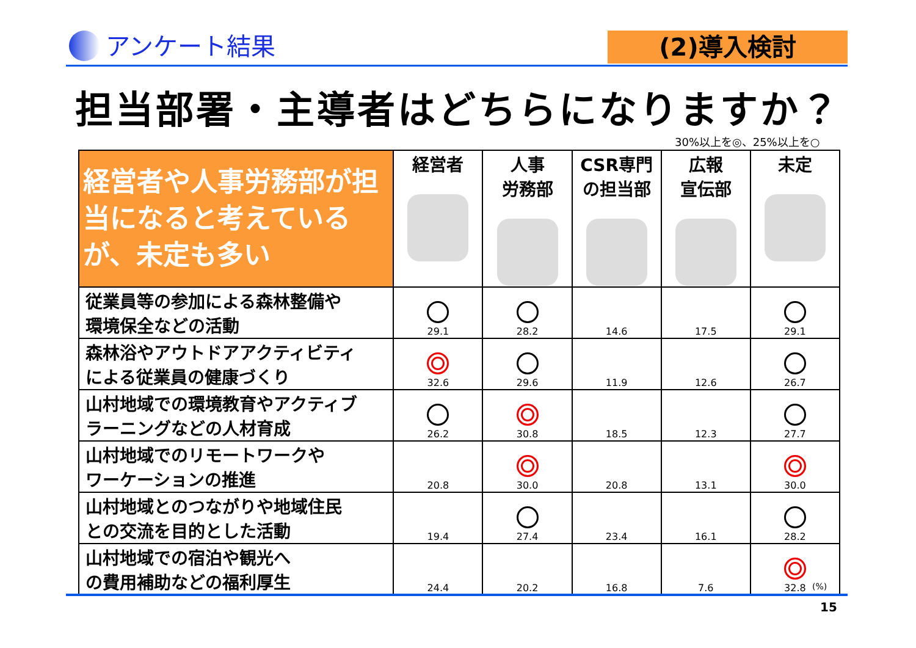アンケート結果
(2)導入検討
担当部署・主導者はどちらになりますか？
30%以上を◎、25%以上を○
| 経営者や人事労務部が担当になると考えているが、未定も多い | 経営者 | 人事 労務部 | CSR専門 の担当部 | 広報 宣伝部 | 未定 |
| --- | --- | --- | --- | --- | --- |
| 従業員等の参加による森林整備や 環境保全などの活動 | 29.1 | 28.2 | 14.6 | 17.5 | 29.1 |
| 森林浴やアウトドアアクティビティ による従業員の健康づくり | 32.6 | 29.6 | 11.9 | 12.6 | 26.7 |
| 山村地域での環境教育やアクティブ ラーニングなどの人材育成 | 26.2 | 30.8 | 18.5 | 12.3 | 27.7 |
| 山村地域でのリモートワークや ワーケーションの推進 | 20.8 | 30.0 | 20.8 | 13.1 | 30.0 |
| 山村地域とのつながりや地域住民 との交流を目的とした活動 | 19.4 | 27.4 | 23.4 | 16.1 | 28.2 |
| 山村地域での宿泊や観光へ の費用補助などの福利厚生 | 24.4 | 20.2 | 16.8 | 7.6 | 32.8 |
(%)
15